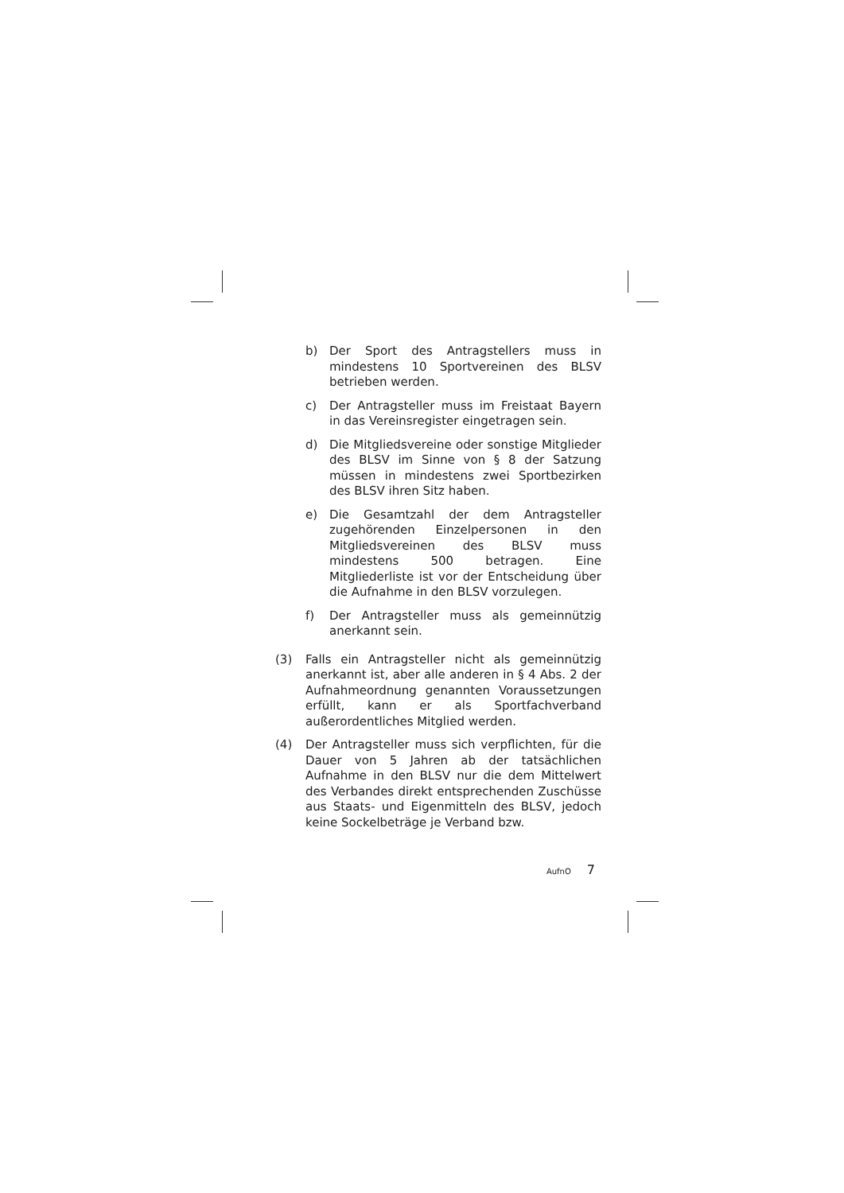b) Der Sport des Antragstellers muss in mindestens 10 Sportvereinen des BLSV betrieben werden.
c) Der Antragsteller muss im Freistaat Bayern in das Vereinsregister eingetragen sein.
d) Die Mitgliedsvereine oder sonstige Mitglieder des BLSV im Sinne von § 8 der Satzung müssen in mindestens zwei Sportbezirken des BLSV ihren Sitz haben.
e) Die Gesamtzahl der dem Antragsteller zugehörenden Einzelpersonen in den Mitgliedsvereinen des BLSV muss mindestens 500 betragen. Eine Mitgliederliste ist vor der Entscheidung über die Aufnahme in den BLSV vorzulegen.
f) Der Antragsteller muss als gemeinnützig anerkannt sein.
(3) Falls ein Antragsteller nicht als gemeinnützig anerkannt ist, aber alle anderen in § 4 Abs. 2 der Aufnahmeordnung genannten Voraussetzungen erfüllt, kann er als Sportfachverband außerordentliches Mitglied werden.
(4) Der Antragsteller muss sich verpflichten, für die Dauer von 5 Jahren ab der tatsächlichen Aufnahme in den BLSV nur die dem Mittelwert des Verbandes direkt entsprechenden Zuschüsse aus Staats- und Eigenmitteln des BLSV, jedoch keine Sockelbeträge je Verband bzw.
AufnO 7